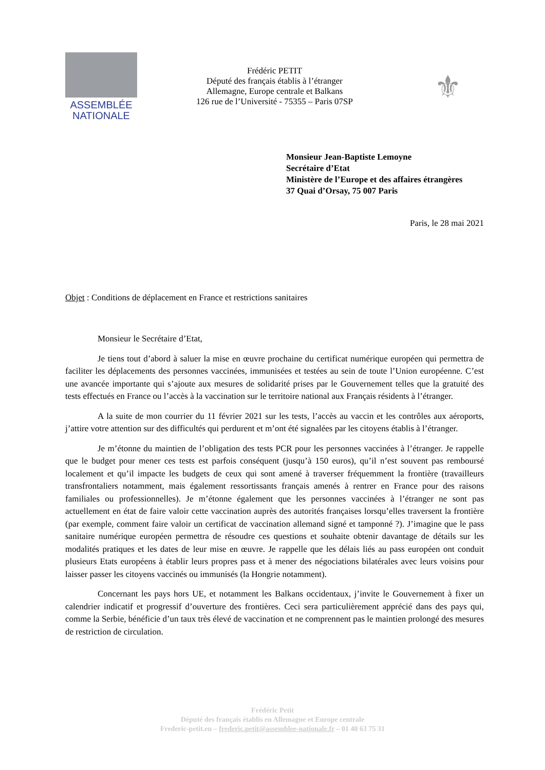ASSEMBLÉE
NATIONALE
Frédéric PETIT
Député des français établis à l’étranger
Allemagne, Europe centrale et Balkans
126 rue de l’Université - 75355 – Paris 07SP
⚜
Monsieur Jean-Baptiste Lemoyne
Secrétaire d’Etat
Ministère de l’Europe et des affaires étrangères
37 Quai d’Orsay, 75 007 Paris
Paris, le 28 mai 2021
Objet : Conditions de déplacement en France et restrictions sanitaires
Monsieur le Secrétaire d’Etat,
Je tiens tout d’abord à saluer la mise en œuvre prochaine du certificat numérique européen qui permettra de faciliter les déplacements des personnes vaccinées, immunisées et testées au sein de toute l’Union européenne. C’est une avancée importante qui s’ajoute aux mesures de solidarité prises par le Gouvernement telles que la gratuité des tests effectués en France ou l’accès à la vaccination sur le territoire national aux Français résidents à l’étranger.
A la suite de mon courrier du 11 février 2021 sur les tests, l’accès au vaccin et les contrôles aux aéroports, j’attire votre attention sur des difficultés qui perdurent et m’ont été signalées par les citoyens établis à l’étranger.
Je m’étonne du maintien de l’obligation des tests PCR pour les personnes vaccinées à l’étranger. Je rappelle que le budget pour mener ces tests est parfois conséquent (jusqu’à 150 euros), qu’il n’est souvent pas remboursé localement et qu’il impacte les budgets de ceux qui sont amené à traverser fréquemment la frontière (travailleurs transfrontaliers notamment, mais également ressortissants français amenés à rentrer en France pour des raisons familiales ou professionnelles). Je m’étonne également que les personnes vaccinées à l’étranger ne sont pas actuellement en état de faire valoir cette vaccination auprès des autorités françaises lorsqu’elles traversent la frontière (par exemple, comment faire valoir un certificat de vaccination allemand signé et tamponné ?). J’imagine que le pass sanitaire numérique européen permettra de résoudre ces questions et souhaite obtenir davantage de détails sur les modalités pratiques et les dates de leur mise en œuvre. Je rappelle que les délais liés au pass européen ont conduit plusieurs Etats européens à établir leurs propres pass et à mener des négociations bilatérales avec leurs voisins pour laisser passer les citoyens vaccinés ou immunisés (la Hongrie notamment).
Concernant les pays hors UE, et notamment les Balkans occidentaux, j’invite le Gouvernement à fixer un calendrier indicatif et progressif d’ouverture des frontières. Ceci sera particulièrement apprécié dans des pays qui, comme la Serbie, bénéficie d’un taux très élevé de vaccination et ne comprennent pas le maintien prolongé des mesures de restriction de circulation.
Frédéric Petit
Député des français établis en Allemagne et Europe centrale
Frederic-petit.eu – frederic.petit@assemblee-nationale.fr – 01 40 63 75 31